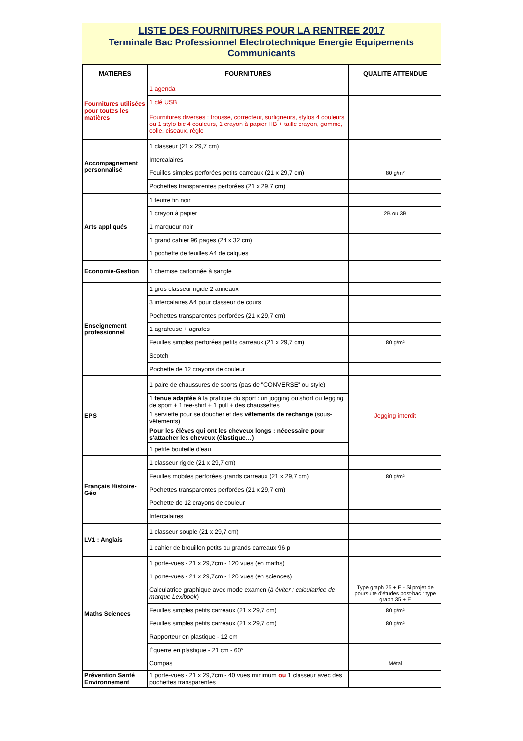LISTE DES FOURNITURES POUR LA RENTREE 2017
Terminale Bac Professionnel Electrotechnique Energie Equipements Communicants
| MATIERES | FOURNITURES | QUALITE ATTENDUE |
| --- | --- | --- |
| Fournitures utilisées pour toutes les matières | 1 agenda | |
| | 1 clé USB | |
| | Fournitures diverses : trousse, correcteur, surligneurs, stylos 4 couleurs ou 1 stylo bic 4 couleurs, 1 crayon à papier HB + taille crayon, gomme, colle, ciseaux, règle | |
| Accompagnement personnalisé | 1 classeur (21 x 29,7 cm) | |
| | Intercalaires | |
| | Feuilles simples perforées petits carreaux (21 x 29,7 cm) | 80 g/m² |
| | Pochettes transparentes perforées (21 x 29,7 cm) | |
| Arts appliqués | 1 feutre fin noir | |
| | 1 crayon à papier | 2B ou 3B |
| | 1 marqueur noir | |
| | 1 grand cahier 96 pages (24 x 32 cm) | |
| | 1 pochette de feuilles A4 de calques | |
| Economie-Gestion | 1 chemise cartonnée à sangle | |
| Enseignement professionnel | 1 gros classeur rigide 2 anneaux | |
| | 3 intercalaires A4 pour classeur de cours | |
| | Pochettes transparentes perforées (21 x 29,7 cm) | |
| | 1 agrafeuse + agrafes | |
| | Feuilles simples perforées petits carreaux (21 x 29,7 cm) | 80 g/m² |
| | Scotch | |
| | Pochette de 12 crayons de couleur | |
| EPS | 1 paire de chaussures de sports (pas de "CONVERSE" ou style) | Jegging interdit |
| | 1 tenue adaptée à la pratique du sport : un jogging ou short ou legging de sport + 1 tee-shirt + 1 pull + des chaussettes | |
| | 1 serviette pour se doucher et des vêtements de rechange (sous-vêtements) | |
| | Pour les élèves qui ont les cheveux longs : nécessaire pour s'attacher les cheveux (élastique…) | |
| | 1 petite bouteille d'eau | |
| Français Histoire-Géo | 1 classeur rigide (21 x 29,7 cm) | |
| | Feuilles mobiles perforées grands carreaux (21 x 29,7 cm) | 80 g/m² |
| | Pochettes transparentes perforées (21 x 29,7 cm) | |
| | Pochette de 12 crayons de couleur | |
| | Intercalaires | |
| LV1 : Anglais | 1 classeur souple (21 x 29,7 cm) | |
| | 1 cahier de brouillon petits ou grands carreaux 96 p | |
| Maths Sciences | 1 porte-vues - 21 x 29,7cm - 120 vues (en maths) | |
| | 1 porte-vues - 21 x 29,7cm - 120 vues (en sciences) | |
| | Calculatrice graphique avec mode examen ( à éviter : calculatrice de marque Lexibook ) | Type graph 25 + E - Si projet de poursuite d'études post-bac : type graph 35 + E |
| | Feuilles simples petits carreaux (21 x 29,7 cm) | 80 g/m² |
| | Feuilles simples petits carreaux (21 x 29,7 cm) | 80 g/m² |
| | Rapporteur en plastique - 12 cm | |
| | Équerre en plastique - 21 cm - 60° | |
| | Compas | Métal |
| Prévention Santé Environnement | 1 porte-vues - 21 x 29,7cm - 40 vues minimum ou 1 classeur avec des pochettes transparentes | |